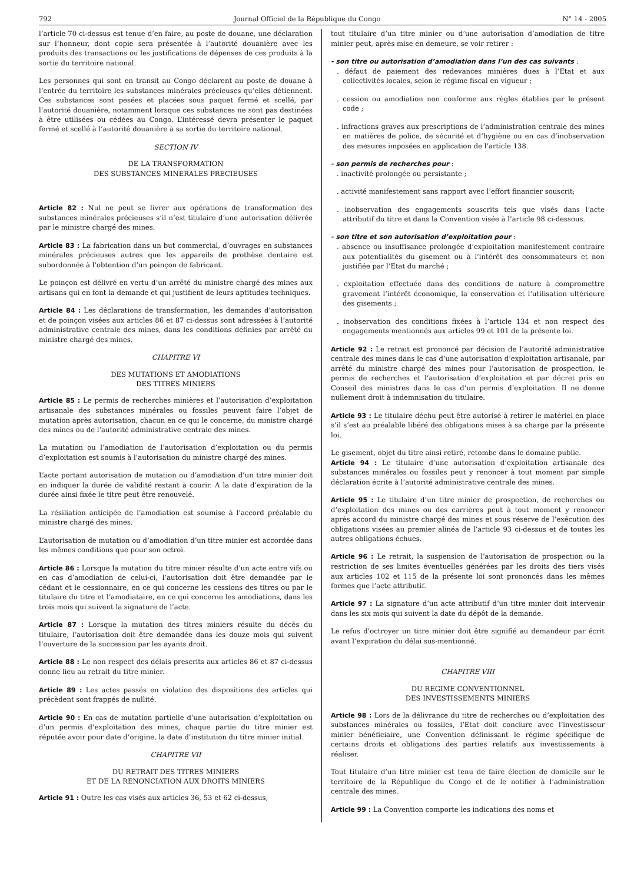792 Journal Officiel de la République du Congo N° 14 - 2005
l’article 70 ci-dessus est tenue d’en faire, au poste de douane, une déclaration sur l’honneur, dont copie sera présentée à l’autorité douanière avec les produits des transactions ou les justifications de dépenses de ces produits à la sortie du territoire national.
Les personnes qui sont en transit au Congo déclarent au poste de douane à l’entrée du territoire les substances minérales précieuses qu’elles détiennent. Ces substances sont pesées et placées sous paquet fermé et scellé, par l’autorité douanière, notamment lorsque ces substances ne sont pas destinées à être utilisées ou cédées au Congo. L’intéressé devra présenter le paquet fermé et scellé à l’autorité douanière à sa sortie du territoire national.
SECTION IV
DE LA TRANSFORMATION
DES SUBSTANCES MINERALES PRECIEUSES
Article 82 : Nul ne peut se livrer aux opérations de transformation des substances minérales précieuses s’il n’est titulaire d’une autorisation délivrée par le ministre chargé des mines.
Article 83 : La fabrication dans un but commercial, d’ouvrages en substances minérales précieuses autres que les appareils de prothèse dentaire est subordonnée à l’obtention d’un poinçon de fabricant.
Le poinçon est délivré en vertu d’un arrêté du ministre chargé des mines aux artisans qui en font la demande et qui justifient de leurs aptitudes techniques.
Article 84 : Les déclarations de transformation, les demandes d’autorisation et de poinçon visées aux articles 86 et 87 ci-dessus sont adressées à l’autorité administrative centrale des mines, dans les conditions définies par arrêté du ministre chargé des mines.
CHAPITRE VI
DES MUTATIONS ET AMODIATIONS
DES TITRES MINIERS
Article 85 : Le permis de recherches minières et l’autorisation d’exploitation artisanale des substances minérales ou fossiles peuvent faire l’objet de mutation après autorisation, chacun en ce qui le concerne, du ministre chargé des mines ou de l’autorité administrative centrale des mines.
La mutation ou l’amodiation de l’autorisation d’exploitation ou du permis d’exploitation est soumis à l’autorisation du ministre chargé des mines.
L’acte portant autorisation de mutation ou d’amodiation d’un titre minier doit en indiquer la durée de validité restant à courir. A la date d’expiration de la durée ainsi fixée le titre peut être renouvelé.
La résiliation anticipée de l’amodiation est soumise à l’accord préalable du ministre chargé des mines.
L’autorisation de mutation ou d’amodiation d’un titre minier est accordée dans les mêmes conditions que pour son octroi.
Article 86 : Lorsque la mutation du titre minier résulte d’un acte entre vifs ou en cas d’amodiation de celui-ci, l’autorisation doit être demandée par le cédant et le cessionnaire, en ce qui concerne les cessions des titres ou par le titulaire du titre et l’amodiataire, en ce qui concerne les amodiations, dans les trois mois qui suivent la signature de l’acte.
Article 87 : Lorsque la mutation des titres miniers résulte du décès du titulaire, l’autorisation doit être demandée dans les douze mois qui suivent l’ouverture de la succession par les ayants droit.
Article 88 : Le non respect des délais prescrits aux articles 86 et 87 ci-dessus donne lieu au retrait du titre minier.
Article 89 : Les actes passés en violation des dispositions des articles qui précèdent sont frappés de nullité.
Article 90 : En cas de mutation partielle d’une autorisation d’exploitation ou d’un permis d’exploitation des mines, chaque partie du titre minier est réputée avoir pour date d’origine, la date d’institution du titre minier initial.
CHAPITRE VII
DU RETRAIT DES TITRES MINIERS
ET DE LA RENONCIATION AUX DROITS MINIERS
Article 91 : Outre les cas visés aux articles 36, 53 et 62 ci-dessus,
tout titulaire d’un titre minier ou d’une autorisation d’amodiation de titre minier peut, après mise en demeure, se voir retirer :
- son titre ou autorisation d’amodiation dans l’un des cas suivants :
. défaut de paiement des redevances minières dues à l’Etat et aux collectivités locales, selon le régime fiscal en vigueur ;
. cession ou amodiation non conforme aux règles établies par le présent code ;
. infractions graves aux prescriptions de l’administration centrale des mines en matières de police, de sécurité et d’hygiène ou en cas d’inobservation des mesures imposées en application de l’article 138.
- son permis de recherches pour :
. inactivité prolongée ou persistante ;
. activité manifestement sans rapport avec l’effort financier souscrit;
. inobservation des engagements souscrits tels que visés dans l’acte attributif du titre et dans la Convention visée à l’article 98 ci-dessous.
- son titre et son autorisation d’exploitation pour :
. absence ou insuffisance prolongée d’exploitation manifestement contraire aux potentialités du gisement ou à l’intérêt des consommateurs et non justifiée par l’Etat du marché ;
. exploitation effectuée dans des conditions de nature à compromettre gravement l’intérêt économique, la conservation et l’utilisation ultérieure des gisements ;
. inobservation des conditions fixées à l’article 134 et non respect des engagements mentionnés aux articles 99 et 101 de la présente loi.
Article 92 : Le retrait est prononcé par décision de l’autorité administrative centrale des mines dans le cas d’une autorisation d’exploitation artisanale, par arrêté du ministre chargé des mines pour l’autorisation de prospection, le permis de recherches et l’autorisation d’exploitation et par décret pris en Conseil des ministres dans le cas d’un permis d’exploitation. Il ne donne nullement droit à indemnisation du titulaire.
Article 93 : Le titulaire déchu peut être autorisé à retirer le matériel en place s’il s’est au préalable libéré des obligations mises à sa charge par la présente loi.
Le gisement, objet du titre ainsi retiré, retombe dans le domaine public.
Article 94 : Le titulaire d’une autorisation d’exploitation artisanale des substances minérales ou fossiles peut y renoncer à tout moment par simple déclaration écrite à l’autorité administrative centrale des mines.
Article 95 : Le titulaire d’un titre minier de prospection, de recherches ou d’exploitation des mines ou des carrières peut à tout moment y renoncer après accord du ministre chargé des mines et sous réserve de l’exécution des obligations visées au premier alinéa de l’article 93 ci-dessus et de toutes les autres obligations échues.
Article 96 : Le retrait, la suspension de l’autorisation de prospection ou la restriction de ses limites éventuelles générées par les droits des tiers visés aux articles 102 et 115 de la présente loi sont prononcés dans les mêmes formes que l’acte attributif.
Article 97 : La signature d’un acte attributif d’un titre minier doit intervenir dans les six mois qui suivent la date du dépôt de la demande.
Le refus d’octroyer un titre minier doit être signifié au demandeur par écrit avant l’expiration du délai sus-mentionné.
CHAPITRE VIII
DU REGIME CONVENTIONNEL
DES INVESTISSEMENTS MINIERS
Article 98 : Lors de la délivrance du titre de recherches ou d’exploitation des substances minérales ou fossiles, l’Etat doit conclure avec l’investisseur minier bénéficiaire, une Convention définissant le régime spécifique de certains droits et obligations des parties relatifs aux investissements à réaliser.
Tout titulaire d’un titre minier est tenu de faire élection de domicile sur le territoire de la République du Congo et de le notifier à l’administration centrale des mines.
Article 99 : La Convention comporte les indications des noms et